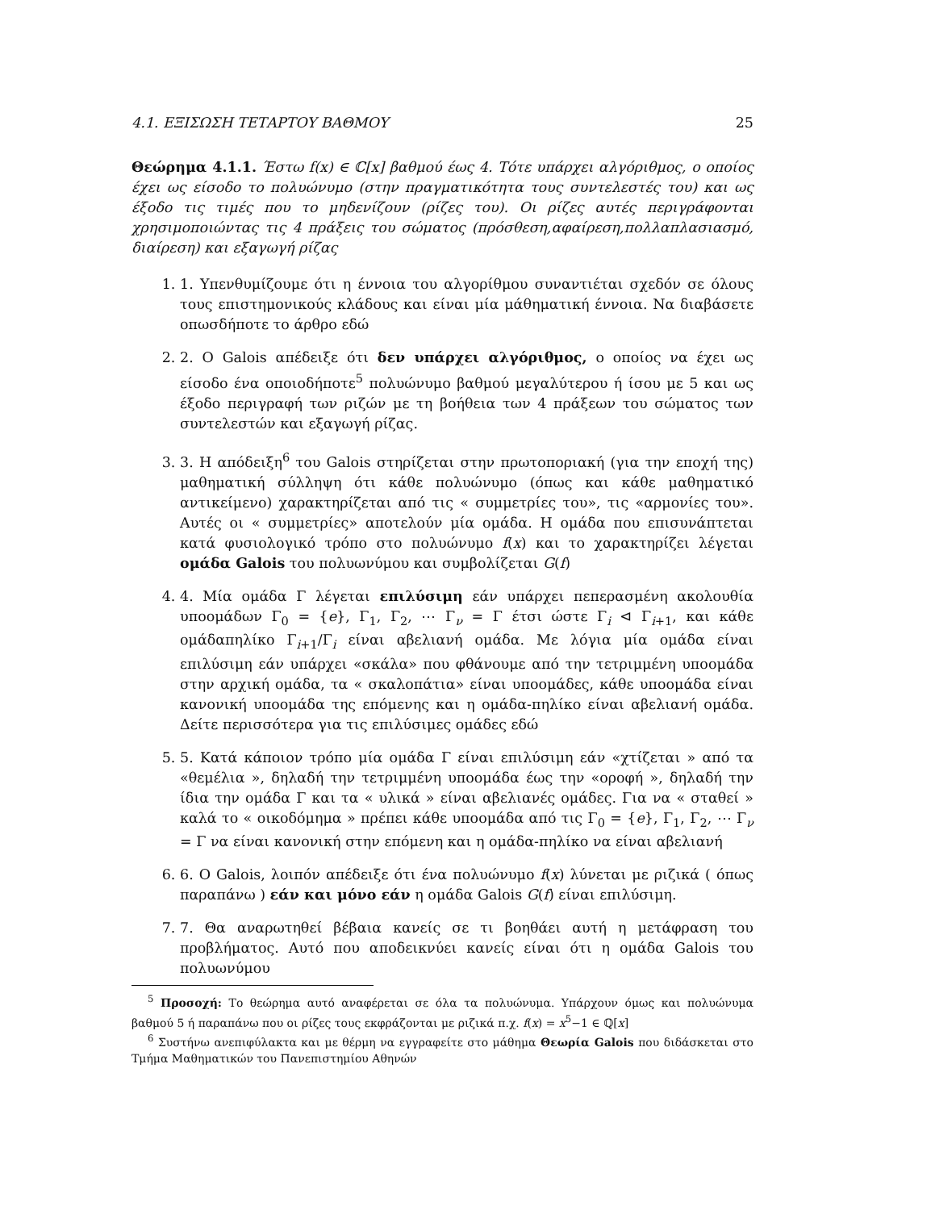4.1. ΕΞΙΣΩΣΗ ΤΕΤΑΡΤΟΥ ΒΑΘΜΟΥ 25
Θεώρημα 4.1.1. Έστω f(x) ∈ ℂ[x] βαθμού έως 4. Τότε υπάρχει αλγόριθμος, ο οποίος έχει ως είσοδο το πολυώνυμο (στην πραγματικότητα τους συντελεστές του) και ως έξοδο τις τιμές που το μηδενίζουν (ρίζες του). Οι ρίζες αυτές περιγράφονται χρησιμοποιώντας τις 4 πράξεις του σώματος (πρόσθεση,αφαίρεση,πολλαπλασιασμό, διαίρεση) και εξαγωγή ρίζας
1. 1. Υπενθυμίζουμε ότι η έννοια του αλγορίθμου συναντιέται σχεδόν σε όλους τους επιστημονικούς κλάδους και είναι μία μάθηματική έννοια. Να διαβάσετε οπωσδήποτε το άρθρο εδώ
2. 2. Ο Galois απέδειξε ότι δεν υπάρχει αλγόριθμος, ο οποίος να έχει ως είσοδο ένα οποιοδήποτε<sup>5</sup> πολυώνυμο βαθμού μεγαλύτερου ή ίσου με 5 και ως έξοδο περιγραφή των ριζών με τη βοήθεια των 4 πράξεων του σώματος των συντελεστών και εξαγωγή ρίζας.
3. 3. Η απόδειξη<sup>6</sup> του Galois στηρίζεται στην πρωτοποριακή (για την εποχή της) μαθηματική σύλληψη ότι κάθε πολυώνυμο (όπως και κάθε μαθηματικό αντικείμενο) χαρακτηρίζεται από τις « συμμετρίες του», τις «αρμονίες του». Αυτές οι « συμμετρίες» αποτελούν μία ομάδα. Η ομάδα που επισυνάπτεται κατά φυσιολογικό τρόπο στο πολυώνυμο f(x) και το χαρακτηρίζει λέγεται ομάδα Galois του πολυωνύμου και συμβολίζεται G(f)
4. 4. Μία ομάδα Γ λέγεται επιλύσιμη εάν υπάρχει πεπερασμένη ακολουθία υποομάδων Γ<sub>0</sub> = {e}, Γ<sub>1</sub>, Γ<sub>2</sub>, ⋯ Γ<sub>ν</sub> = Γ έτσι ώστε Γ<sub>i</sub> ⊲ Γ<sub>i+1</sub>, και κάθε ομάδαπηλίκο Γ<sub>i+1</sub>/Γ<sub>i</sub> είναι αβελιανή ομάδα. Με λόγια μία ομάδα είναι επιλύσιμη εάν υπάρχει «σκάλα» που φθάνουμε από την τετριμμένη υποομάδα στην αρχική ομάδα, τα « σκαλοπάτια» είναι υποομάδες, κάθε υποομάδα είναι κανονική υποομάδα της επόμενης και η ομάδα-πηλίκο είναι αβελιανή ομάδα. Δείτε περισσότερα για τις επιλύσιμες ομάδες εδώ
5. 5. Κατά κάποιον τρόπο μία ομάδα Γ είναι επιλύσιμη εάν «χτίζεται » από τα «θεμέλια », δηλαδή την τετριμμένη υποομάδα έως την «οροφή », δηλαδή την ίδια την ομάδα Γ και τα « υλικά » είναι αβελιανές ομάδες. Για να « σταθεί » καλά το « οικοδόμημα » πρέπει κάθε υποομάδα από τις Γ<sub>0</sub> = {e}, Γ<sub>1</sub>, Γ<sub>2</sub>, ⋯ Γ<sub>ν</sub> = Γ να είναι κανονική στην επόμενη και η ομάδα-πηλίκο να είναι αβελιανή
6. 6. Ο Galois, λοιπόν απέδειξε ότι ένα πολυώνυμο f(x) λύνεται με ριζικά ( όπως παραπάνω ) εάν και μόνο εάν η ομάδα Galois G(f) είναι επιλύσιμη.
7. 7. Θα αναρωτηθεί βέβαια κανείς σε τι βοηθάει αυτή η μετάφραση του προβλήματος. Αυτό που αποδεικνύει κανείς είναι ότι η ομάδα Galois του πολυωνύμου
<sup>5</sup> Προσοχή: Το θεώρημα αυτό αναφέρεται σε όλα τα πολυώνυμα. Υπάρχουν όμως και πολυώνυμα βαθμού 5 ή παραπάνω που οι ρίζες τους εκφράζονται με ριζικά π.χ. f(x) = x<sup>5</sup>−1 ∈ ℚ[x]
<sup>6</sup> Συστήνω ανεπιφύλακτα και με θέρμη να εγγραφείτε στο μάθημα Θεωρία Galois που διδάσκεται στο Τμήμα Μαθηματικών του Πανεπιστημίου Αθηνών